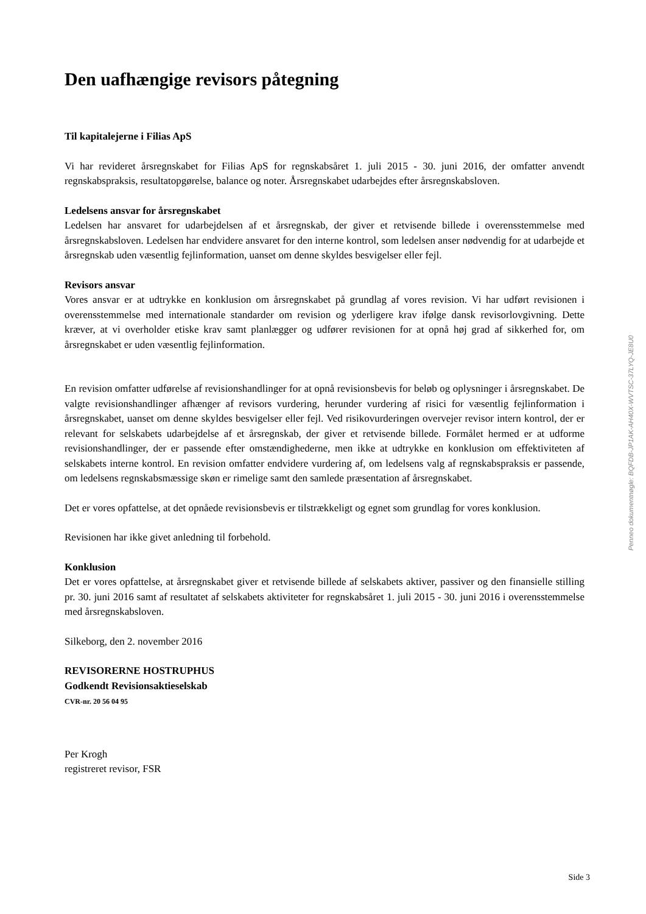Den uafhængige revisors påtegning
Til kapitalejerne i Filias ApS
Vi har revideret årsregnskabet for Filias ApS for regnskabsåret 1. juli 2015 - 30. juni 2016, der omfatter anvendt regnskabspraksis, resultatopgørelse, balance og noter. Årsregnskabet udarbejdes efter årsregnskabsloven.
Ledelsens ansvar for årsregnskabet
Ledelsen har ansvaret for udarbejdelsen af et årsregnskab, der giver et retvisende billede i overensstemmelse med årsregnskabsloven. Ledelsen har endvidere ansvaret for den interne kontrol, som ledelsen anser nødvendig for at udarbejde et årsregnskab uden væsentlig fejlinformation, uanset om denne skyldes besvigelser eller fejl.
Revisors ansvar
Vores ansvar er at udtrykke en konklusion om årsregnskabet på grundlag af vores revision. Vi har udført revisionen i overensstemmelse med internationale standarder om revision og yderligere krav ifølge dansk revisorlovgivning. Dette kræver, at vi overholder etiske krav samt planlægger og udfører revisionen for at opnå høj grad af sikkerhed for, om årsregnskabet er uden væsentlig fejlinformation.
En revision omfatter udførelse af revisionshandlinger for at opnå revisionsbevis for beløb og oplysninger i årsregnskabet. De valgte revisionshandlinger afhænger af revisors vurdering, herunder vurdering af risici for væsentlig fejlinformation i årsregnskabet, uanset om denne skyldes besvigelser eller fejl. Ved risikovurderingen overvejer revisor intern kontrol, der er relevant for selskabets udarbejdelse af et årsregnskab, der giver et retvisende billede. Formålet hermed er at udforme revisionshandlinger, der er passende efter omstændighederne, men ikke at udtrykke en konklusion om effektiviteten af selskabets interne kontrol. En revision omfatter endvidere vurdering af, om ledelsens valg af regnskabspraksis er passende, om ledelsens regnskabsmæssige skøn er rimelige samt den samlede præsentation af årsregnskabet.
Det er vores opfattelse, at det opnåede revisionsbevis er tilstrækkeligt og egnet som grundlag for vores konklusion.
Revisionen har ikke givet anledning til forbehold.
Konklusion
Det er vores opfattelse, at årsregnskabet giver et retvisende billede af selskabets aktiver, passiver og den finansielle stilling pr. 30. juni 2016 samt af resultatet af selskabets aktiviteter for regnskabsåret 1. juli 2015 - 30. juni 2016 i overensstemmelse med årsregnskabsloven.
Silkeborg, den 2. november 2016
REVISORERNE HOSTRUPHUS
Godkendt Revisionsaktieselskab
CVR-nr. 20 56 04 95
Per Krogh
registreret revisor, FSR
Penneo dokumentnøgle: BQFDB-JP1AK-AH40X-WVTSC-37LYQ-JE8U0
Side 3